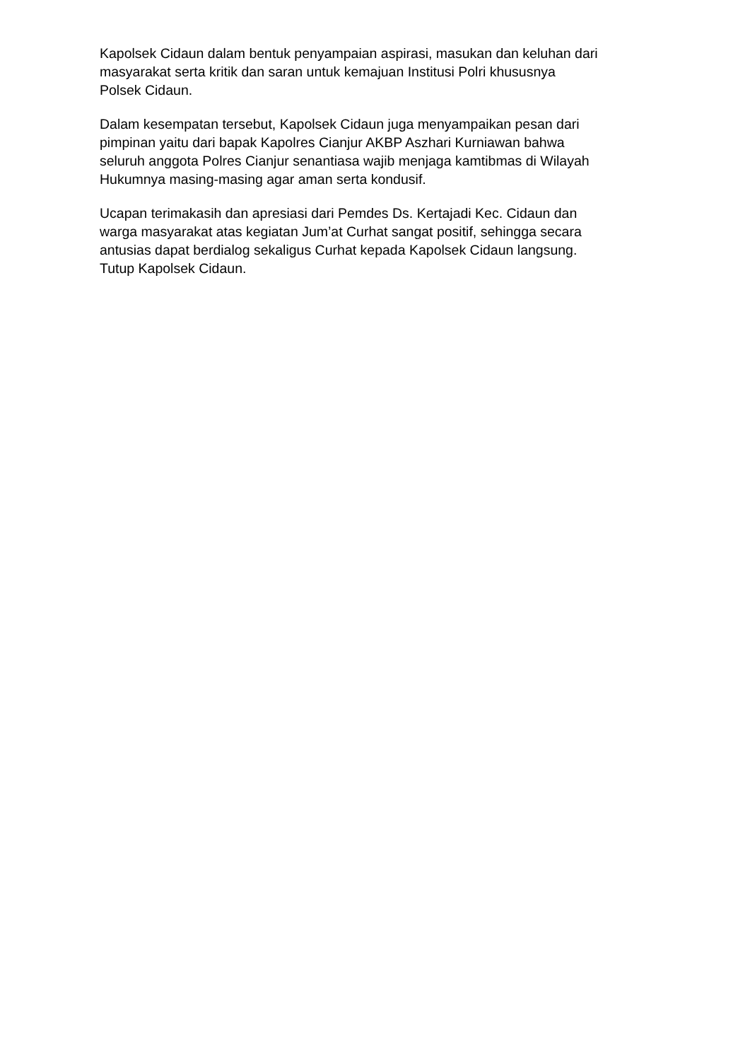Kapolsek Cidaun dalam bentuk penyampaian aspirasi, masukan dan keluhan dari
masyarakat serta kritik dan saran untuk kemajuan Institusi Polri khususnya
Polsek Cidaun.
Dalam kesempatan tersebut, Kapolsek Cidaun juga menyampaikan pesan dari
pimpinan yaitu dari bapak Kapolres Cianjur AKBP Aszhari Kurniawan bahwa
seluruh anggota Polres Cianjur senantiasa wajib menjaga kamtibmas di Wilayah
Hukumnya masing-masing agar aman serta kondusif.
Ucapan terimakasih dan apresiasi dari Pemdes Ds. Kertajadi Kec. Cidaun dan
warga masyarakat atas kegiatan Jum’at Curhat sangat positif, sehingga secara
antusias dapat berdialog sekaligus Curhat kepada Kapolsek Cidaun langsung.
Tutup Kapolsek Cidaun.